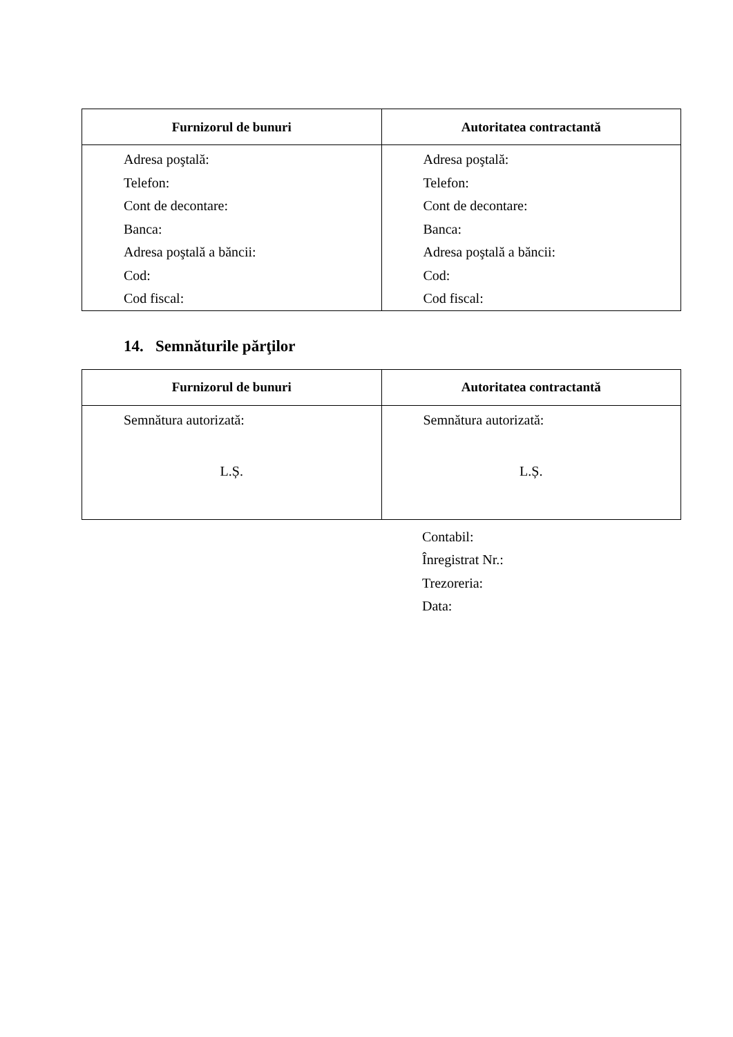| Furnizorul de bunuri | Autoritatea contractantă |
| --- | --- |
| Adresa poştală: Telefon: Cont de decontare: Banca: Adresa poştală a băncii: Cod: Cod fiscal: | Adresa poştală: Telefon: Cont de decontare: Banca: Adresa poştală a băncii: Cod: Cod fiscal: |
14. Semnăturile părţilor
| Furnizorul de bunuri | Autoritatea contractantă |
| --- | --- |
| Semnătura autorizată: L.Ș. | Semnătura autorizată: L.Ș. |
Contabil:
Înregistrat Nr.:
Trezoreria:
Data: